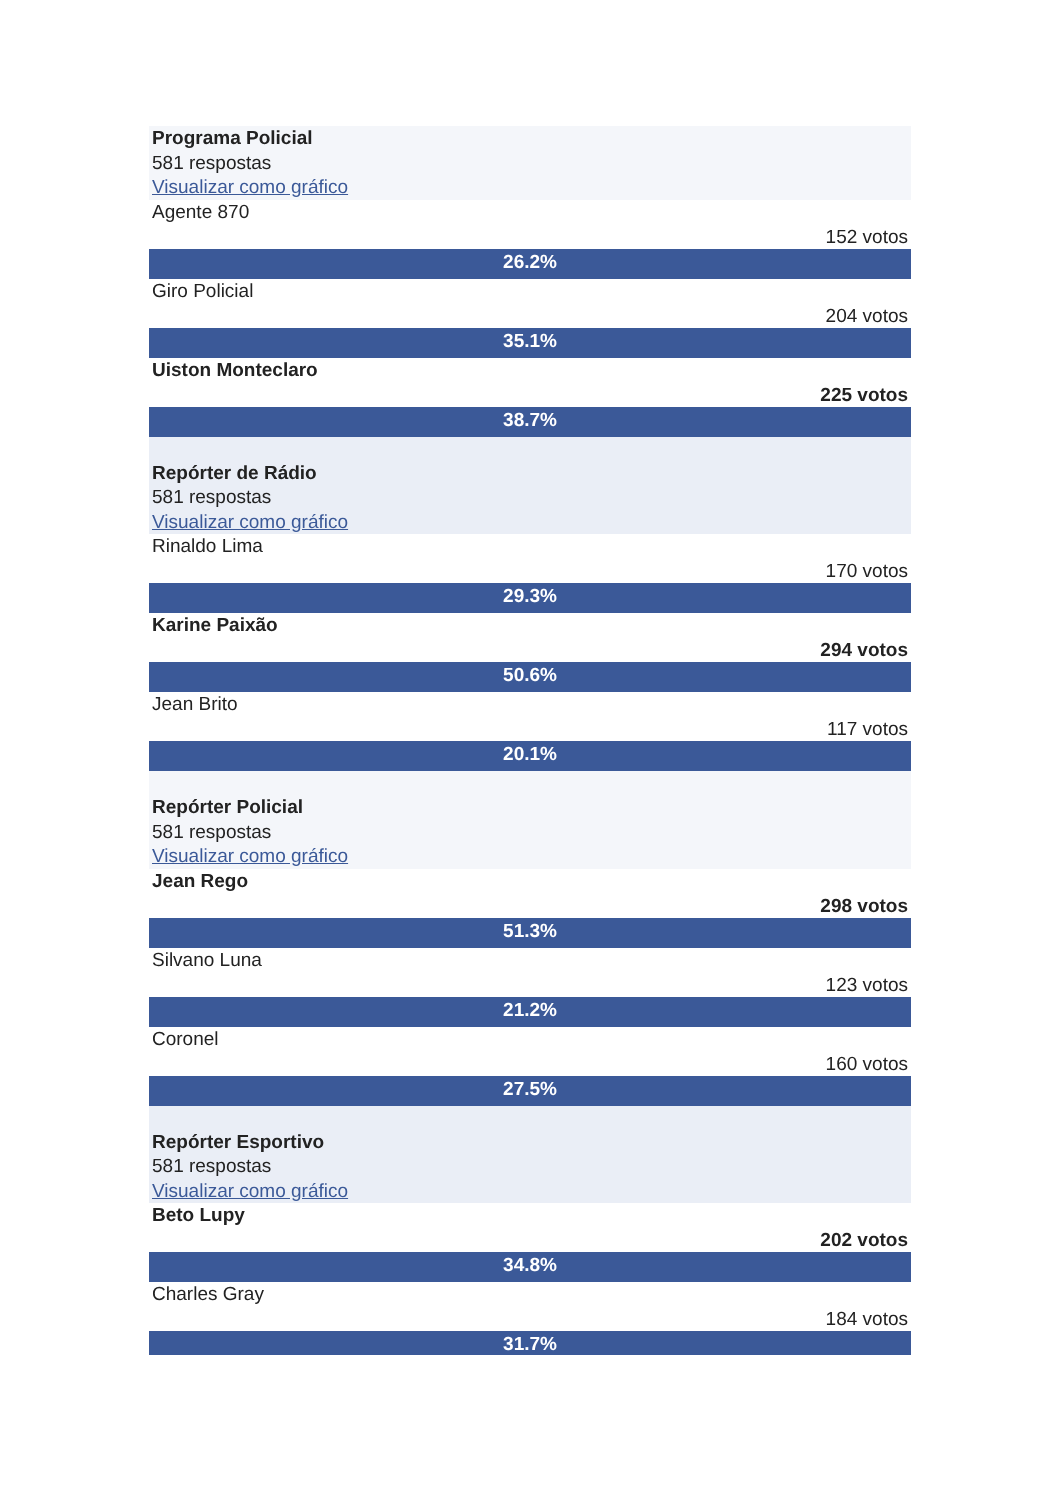Programa Policial
581 respostas
Visualizar como gráfico
Agente 870
152 votos
26.2%
Giro Policial
204 votos
35.1%
Uiston Monteclaro
225 votos
38.7%
Repórter de Rádio
581 respostas
Visualizar como gráfico
Rinaldo Lima
170 votos
29.3%
Karine Paixão
294 votos
50.6%
Jean Brito
117 votos
20.1%
Repórter Policial
581 respostas
Visualizar como gráfico
Jean Rego
298 votos
51.3%
Silvano Luna
123 votos
21.2%
Coronel
160 votos
27.5%
Repórter Esportivo
581 respostas
Visualizar como gráfico
Beto Lupy
202 votos
34.8%
Charles Gray
184 votos
31.7%